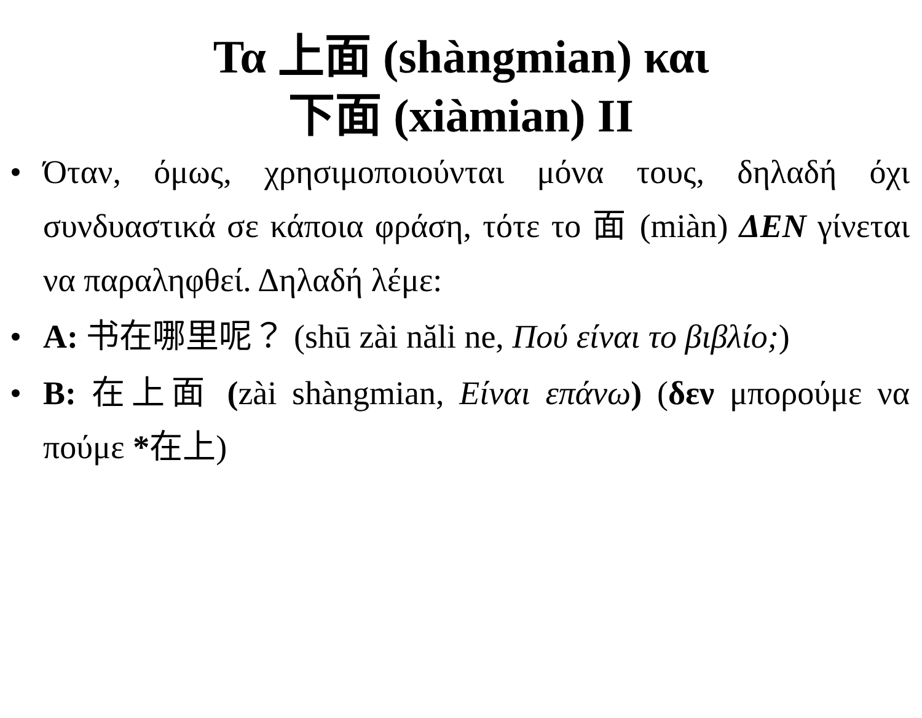Τα 上面 (shàngmian) και
下面 (xiàmian) ΙΙ
• Όταν, όμως, χρησιμοποιούνται μόνα τους, δηλαδή όχι συνδυαστικά σε κάποια φράση, τότε το 面 (miàn) ΔΕΝ γίνεται να παραληφθεί. Δηλαδή λέμε:
• A: 书在哪里呢？ (shū zài năli ne, Πού είναι το βιβλίο;)
• B: 在上面 (zài shàngmian, Είναι επάνω) (δεν μπορούμε να πούμε *在上)